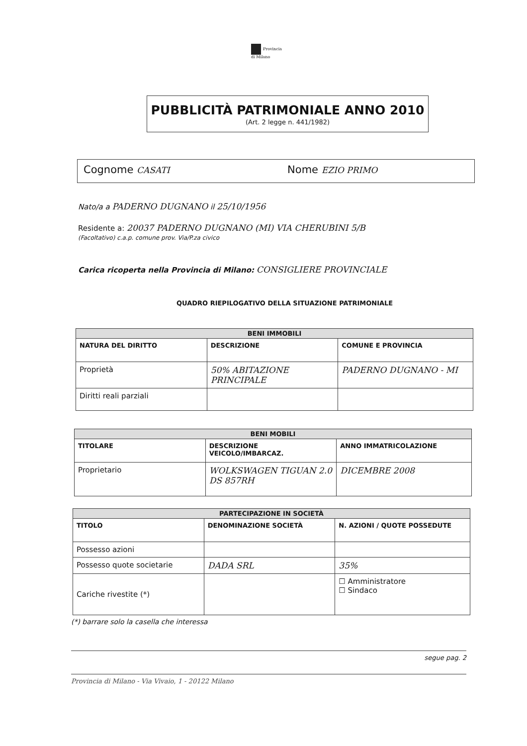Provincia
di Milano
PUBBLICITÀ PATRIMONIALE ANNO 2010
(Art. 2 legge n. 441/1982)
Cognome CASATI Nome EZIO PRIMO
Nato/a a PADERNO DUGNANO il 25/10/1956
Residente a: 20037 PADERNO DUGNANO (MI) VIA CHERUBINI 5/B
(Facoltativo) c.a.p. comune prov. Via/P.za civico
Carica ricoperta nella Provincia di Milano: CONSIGLIERE PROVINCIALE
QUADRO RIEPILOGATIVO DELLA SITUAZIONE PATRIMONIALE
| BENI IMMOBILI | | |
| --- | --- | --- |
| NATURA DEL DIRITTO | DESCRIZIONE | COMUNE E PROVINCIA |
| Proprietà | 50% ABITAZIONE PRINCIPALE | PADERNO DUGNANO - MI |
| Diritti reali parziali | | |
| BENI MOBILI | | |
| --- | --- | --- |
| TITOLARE | DESCRIZIONE VEICOLO/IMBARCAZ. | ANNO IMMATRICOLAZIONE |
| Proprietario | WOLKSWAGEN TIGUAN 2.0 DS 857RH | DICEMBRE 2008 |
| PARTECIPAZIONE IN SOCIETÀ | | |
| --- | --- | --- |
| TITOLO | DENOMINAZIONE SOCIETÀ | N. AZIONI / QUOTE POSSEDUTE |
| Possesso azioni | | |
| Possesso quote societarie | DADA SRL | 35% |
| Cariche rivestite (*) | | ☐ Amministratore ☐ Sindaco |
(*) barrare solo la casella che interessa
segue pag. 2
Provincia di Milano - Via Vivaio, 1 - 20122 Milano